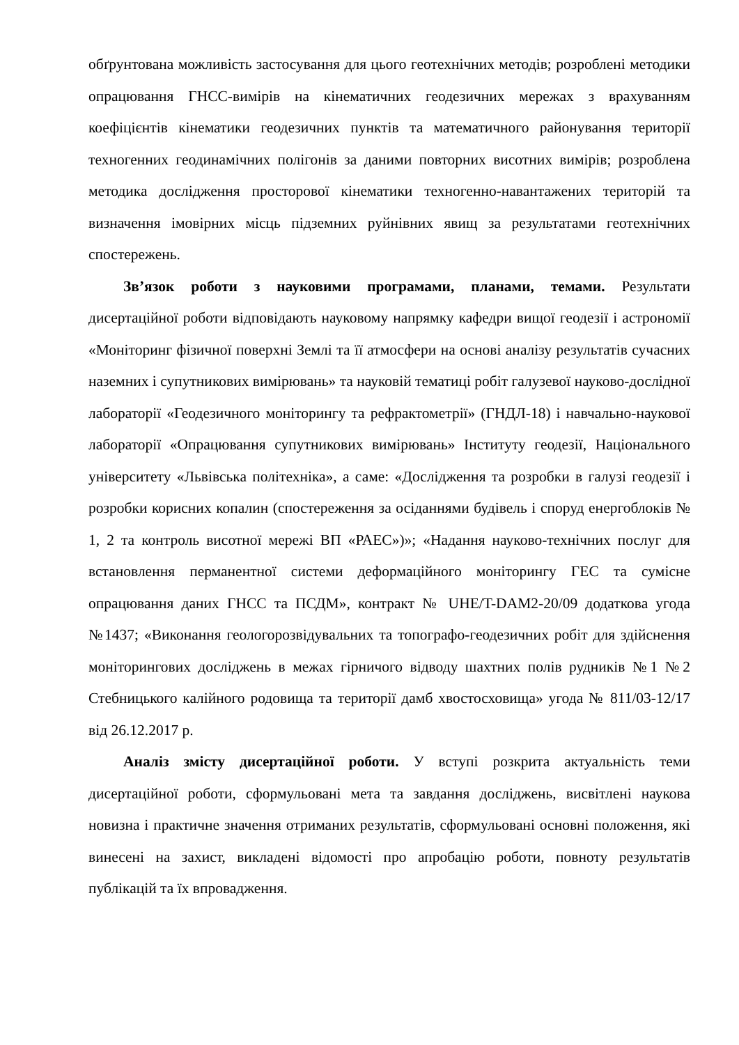обґрунтована можливість застосування для цього геотехнічних методів; розроблені методики опрацювання ГНСС-вимірів на кінематичних геодезичних мережах з врахуванням коефіцієнтів кінематики геодезичних пунктів та математичного районування території техногенних геодинамічних полігонів за даними повторних висотних вимірів; розроблена методика дослідження просторової кінематики техногенно-навантажених територій та визначення імовірних місць підземних руйнівних явищ за результатами геотехнічних спостережень.
Зв’язок роботи з науковими програмами, планами, темами. Результати дисертаційної роботи відповідають науковому напрямку кафедри вищої геодезії і астрономії «Моніторинг фізичної поверхні Землі та її атмосфери на основі аналізу результатів сучасних наземних і супутникових вимірювань» та науковій тематиці робіт галузевої науково-дослідної лабораторії «Геодезичного моніторингу та рефрактометрії» (ГНДЛ-18) і навчально-наукової лабораторії «Опрацювання супутникових вимірювань» Інституту геодезії, Національного університету «Львівська політехніка», а саме: «Дослідження та розробки в галузі геодезії і розробки корисних копалин (спостереження за осіданнями будівель і споруд енергоблоків № 1, 2 та контроль висотної мережі ВП «РАЕС»)»; «Надання науково-технічних послуг для встановлення перманентної системи деформаційного моніторингу ГЕС та сумісне опрацювання даних ГНСС та ПСДМ», контракт № UHE/T-DAM2-20/09 додаткова угода №1437; «Виконання геологорозвідувальних та топографо-геодезичних робіт для здійснення моніторингових досліджень в межах гірничого відводу шахтних полів рудників №1 №2 Стебницького калійного родовища та території дамб хвостосховища» угода № 811/03-12/17 від 26.12.2017 р.
Аналіз змісту дисертаційної роботи. У вступі розкрита актуальність теми дисертаційної роботи, сформульовані мета та завдання досліджень, висвітлені наукова новизна і практичне значення отриманих результатів, сформульовані основні положення, які винесені на захист, викладені відомості про апробацію роботи, повноту результатів публікацій та їх впровадження.